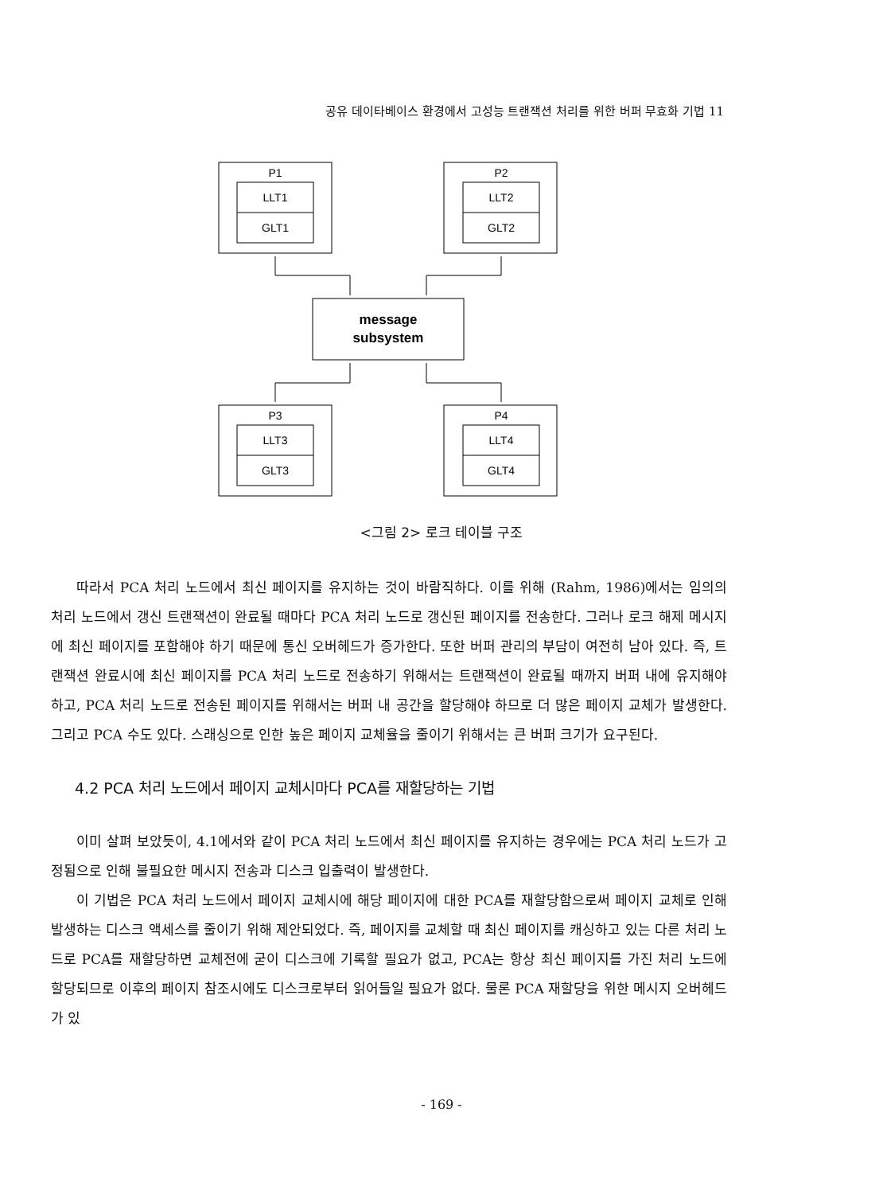공유 데이타베이스 환경에서 고성능 트랜잭션 처리를 위한 버퍼 무효화 기법 11
P1
LLT1
GLT1
P2
LLT2
GLT2
P3
LLT3
GLT3
P4
LLT4
GLT4
message
subsystem
<그림 2> 로크 테이블 구조
따라서 PCA 처리 노드에서 최신 페이지를 유지하는 것이 바람직하다. 이를 위해 (Rahm, 1986)에서는 임의의 처리 노드에서 갱신 트랜잭션이 완료될 때마다 PCA 처리 노드로 갱신된 페이지를 전송한다. 그러나 로크 해제 메시지에 최신 페이지를 포함해야 하기 때문에 통신 오버헤드가 증가한다. 또한 버퍼 관리의 부담이 여전히 남아 있다. 즉, 트랜잭션 완료시에 최신 페이지를 PCA 처리 노드로 전송하기 위해서는 트랜잭션이 완료될 때까지 버퍼 내에 유지해야 하고, PCA 처리 노드로 전송된 페이지를 위해서는 버퍼 내 공간을 할당해야 하므로 더 많은 페이지 교체가 발생한다. 그리고 PCA 수도 있다. 스래싱으로 인한 높은 페이지 교체율을 줄이기 위해서는 큰 버퍼 크기가 요구된다.
4.2 PCA 처리 노드에서 페이지 교체시마다 PCA를 재할당하는 기법
이미 살펴 보았듯이, 4.1에서와 같이 PCA 처리 노드에서 최신 페이지를 유지하는 경우에는 PCA 처리 노드가 고정됨으로 인해 불필요한 메시지 전송과 디스크 입출력이 발생한다.
이 기법은 PCA 처리 노드에서 페이지 교체시에 해당 페이지에 대한 PCA를 재할당함으로써 페이지 교체로 인해 발생하는 디스크 액세스를 줄이기 위해 제안되었다. 즉, 페이지를 교체할 때 최신 페이지를 캐싱하고 있는 다른 처리 노드로 PCA를 재할당하면 교체전에 굳이 디스크에 기록할 필요가 없고, PCA는 항상 최신 페이지를 가진 처리 노드에 할당되므로 이후의 페이지 참조시에도 디스크로부터 읽어들일 필요가 없다. 물론 PCA 재할당을 위한 메시지 오버헤드가 있
- 169 -